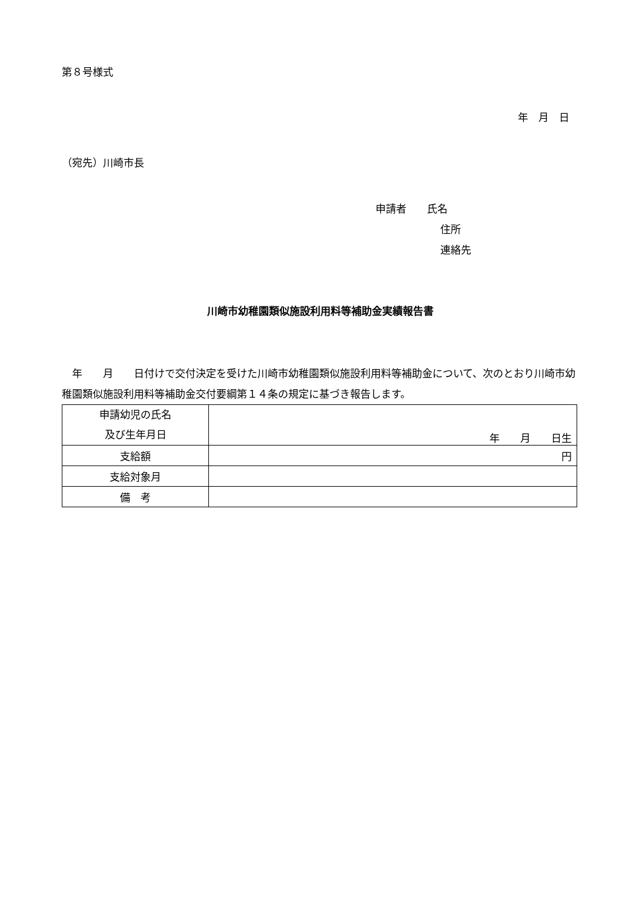第８号様式
年　月　日
（宛先）川崎市長
申請者　　氏名
住所
連絡先
川崎市幼稚園類似施設利用料等補助金実績報告書
　年　　月　　日付けで交付決定を受けた川崎市幼稚園類似施設利用料等補助金について、次のとおり川崎市幼稚園類似施設利用料等補助金交付要綱第１４条の規定に基づき報告します。
| 申請幼児の氏名 及び生年月日 | 年 月 日生 |
| 支給額 | 円 |
| 支給対象月 | |
| 備 考 | |